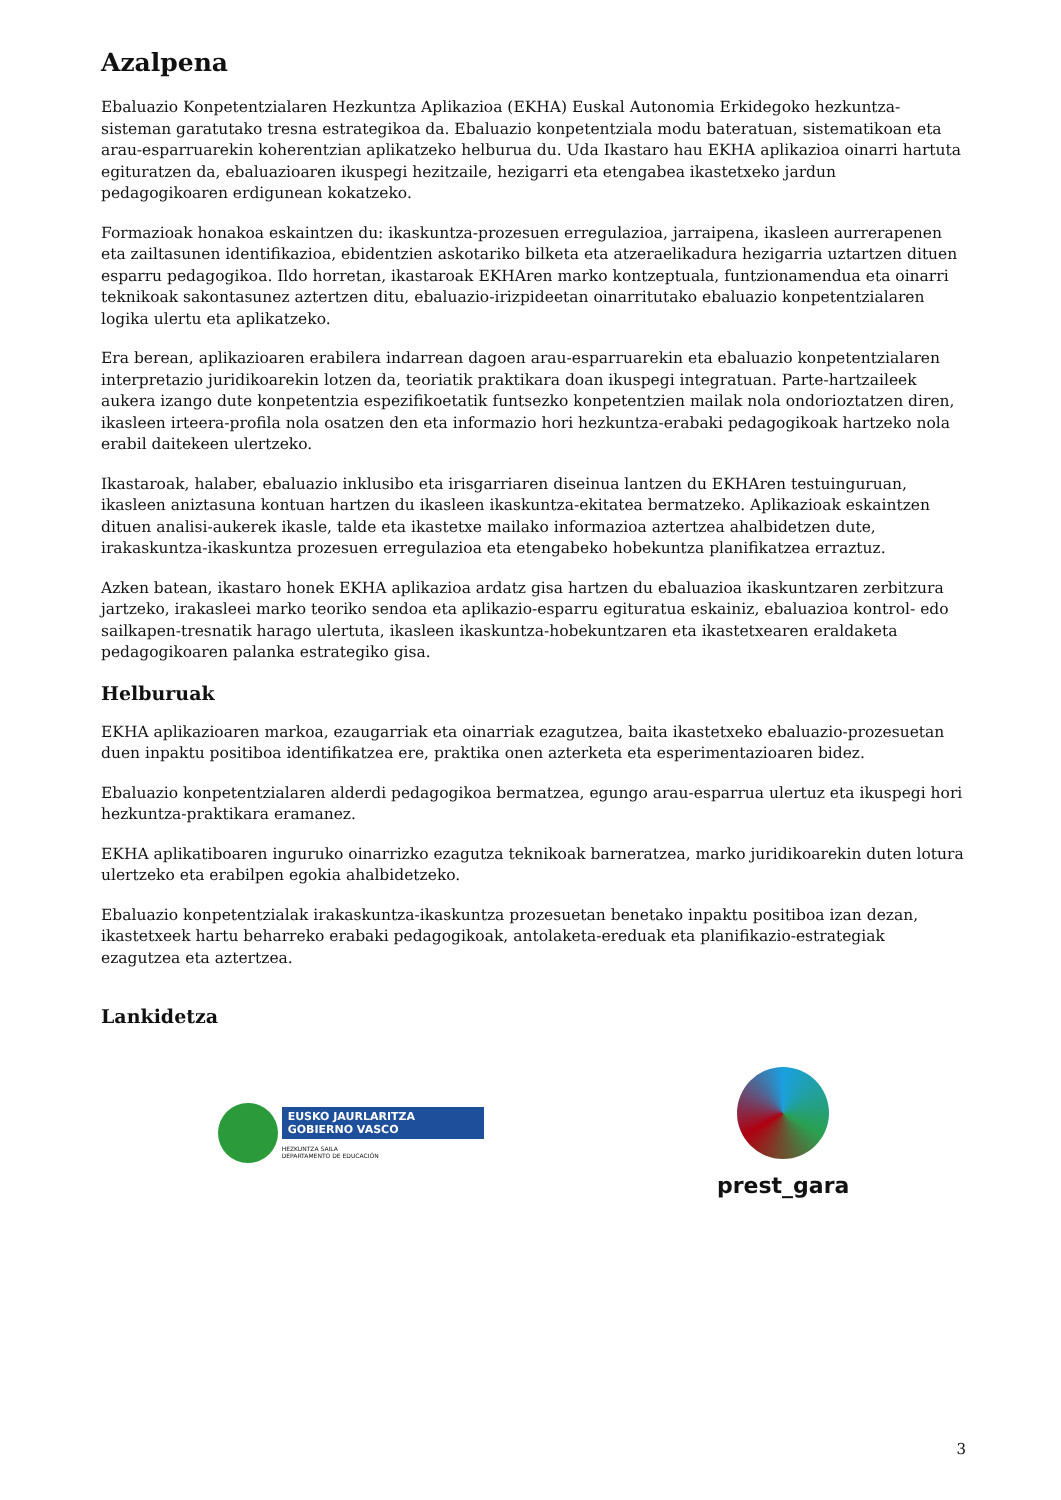Azalpena
Ebaluazio Konpetentzialaren Hezkuntza Aplikazioa (EKHA) Euskal Autonomia Erkidegoko hezkuntza-sisteman garatutako tresna estrategikoa da. Ebaluazio konpetentziala modu bateratuan, sistematikoan eta arau-esparruarekin koherentzian aplikatzeko helburua du. Uda Ikastaro hau EKHA aplikazioa oinarri hartuta egituratzen da, ebaluazioaren ikuspegi hezitzaile, hezigarri eta etengabea ikastetxeko jardun pedagogikoaren erdigunean kokatzeko.
Formazioak honakoa eskaintzen du: ikaskuntza-prozesuen erregulazioa, jarraipena, ikasleen aurrerapenen eta zailtasunen identifikazioa, ebidentzien askotariko bilketa eta atzeraelikadura hezigarria uztartzen dituen esparru pedagogikoa. Ildo horretan, ikastaroak EKHAren marko kontzeptuala, funtzionamendua eta oinarri teknikoak sakontasunez aztertzen ditu, ebaluazio-irizpideetan oinarritutako ebaluazio konpetentzialaren logika ulertu eta aplikatzeko.
Era berean, aplikazioaren erabilera indarrean dagoen arau-esparruarekin eta ebaluazio konpetentzialaren interpretazio juridikoarekin lotzen da, teoriatik praktikara doan ikuspegi integratuan. Parte-hartzaileek aukera izango dute konpetentzia espezifikoetatik funtsezko konpetentzien mailak nola ondorioztatzen diren, ikasleen irteera-profila nola osatzen den eta informazio hori hezkuntza-erabaki pedagogikoak hartzeko nola erabil daitekeen ulertzeko.
Ikastaroak, halaber, ebaluazio inklusibo eta irisgarriaren diseinua lantzen du EKHAren testuinguruan, ikasleen aniztasuna kontuan hartzen du ikasleen ikaskuntza-ekitatea bermatzeko. Aplikazioak eskaintzen dituen analisi-aukerek ikasle, talde eta ikastetxe mailako informazioa aztertzea ahalbidetzen dute, irakaskuntza-ikaskuntza prozesuen erregulazioa eta etengabeko hobekuntza planifikatzea erraztuz.
Azken batean, ikastaro honek EKHA aplikazioa ardatz gisa hartzen du ebaluazioa ikaskuntzaren zerbitzura jartzeko, irakasleei marko teoriko sendoa eta aplikazio-esparru egituratua eskainiz, ebaluazioa kontrol- edo sailkapen-tresnatik harago ulertuta, ikasleen ikaskuntza-hobekuntzaren eta ikastetxearen eraldaketa pedagogikoaren palanka estrategiko gisa.
Helburuak
EKHA aplikazioaren markoa, ezaugarriak eta oinarriak ezagutzea, baita ikastetxeko ebaluazio-prozesuetan duen inpaktu positiboa identifikatzea ere, praktika onen azterketa eta esperimentazioaren bidez.
Ebaluazio konpetentzialaren alderdi pedagogikoa bermatzea, egungo arau-esparrua ulertuz eta ikuspegi hori hezkuntza-praktikara eramanez.
EKHA aplikatiboaren inguruko oinarrizko ezagutza teknikoak barneratzea, marko juridikoarekin duten lotura ulertzeko eta erabilpen egokia ahalbidetzeko.
Ebaluazio konpetentzialak irakaskuntza-ikaskuntza prozesuetan benetako inpaktu positiboa izan dezan, ikastetxeek hartu beharreko erabaki pedagogikoak, antolaketa-ereduak eta planifikazio-estrategiak ezagutzea eta aztertzea.
Lankidetza
EUSKO JAURLARITZA
GOBIERNO VASCO
HEZKUNTZA SAILA
DEPARTAMENTO DE EDUCACIÓN
prest_gara
3